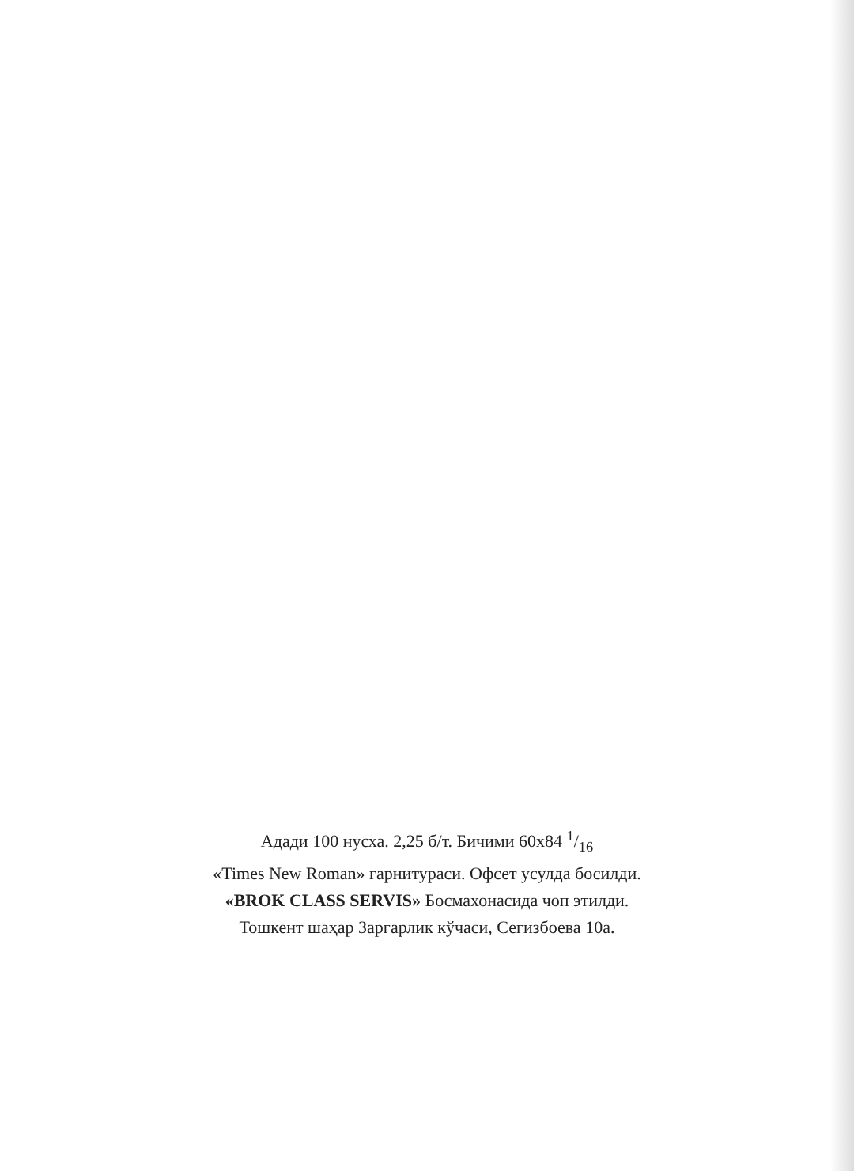Адади 100 нусха. 2,25 б/т. Бичими 60х84 1/16
«Times New Roman» гарнитураси. Офсет усулда босилди.
«BROK CLASS SERVIS» Босмахонасида чоп этилди.
Тошкент шаҳар Заргарлик кўчаси, Сегизбоева 10а.